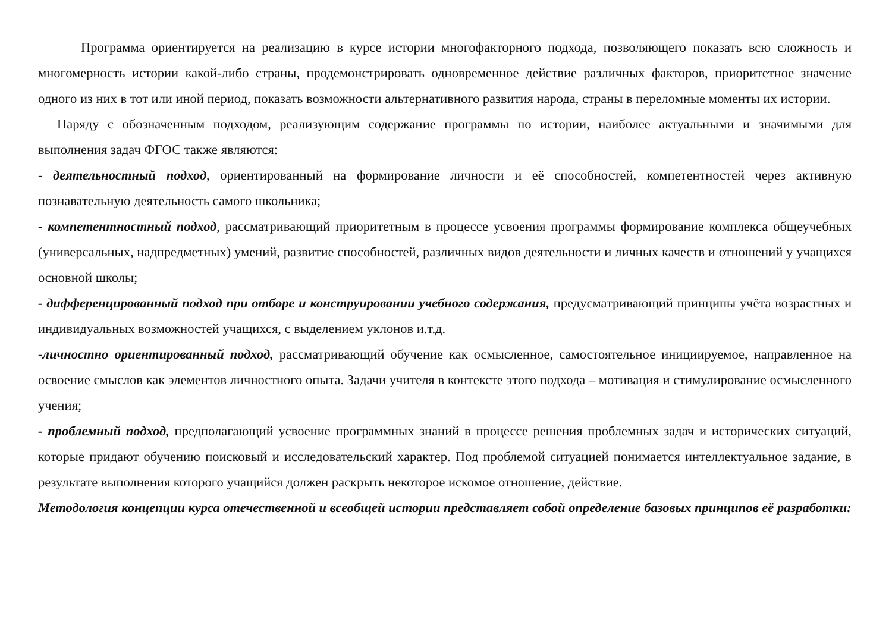Программа ориентируется на реализацию в курсе истории многофакторного подхода, позволяющего показать всю сложность и многомерность истории какой-либо страны, продемонстрировать одновременное действие различных факторов, приоритетное значение одного из них в тот или иной период, показать возможности альтернативного развития народа, страны в переломные моменты их истории.
Наряду с обозначенным подходом, реализующим содержание программы по истории, наиболее актуальными и значимыми для выполнения задач ФГОС также являются:
- деятельностный подход, ориентированный на формирование личности и её способностей, компетентностей через активную познавательную деятельность самого школьника;
- компетентностный подход, рассматривающий приоритетным в процессе усвоения программы формирование комплекса общеучебных (универсальных, надпредметных) умений, развитие способностей, различных видов деятельности и личных качеств и отношений у учащихся основной школы;
- дифференцированный подход при отборе и конструировании учебного содержания, предусматривающий принципы учёта возрастных и индивидуальных возможностей учащихся, с выделением уклонов и.т.д.
-личностно ориентированный подход, рассматривающий обучение как осмысленное, самостоятельное инициируемое, направленное на освоение смыслов как элементов личностного опыта. Задачи учителя в контексте этого подхода – мотивация и стимулирование осмысленного учения;
- проблемный подход, предполагающий усвоение программных знаний в процессе решения проблемных задач и исторических ситуаций, которые придают обучению поисковый и исследовательский характер. Под проблемой ситуацией понимается интеллектуальное задание, в результате выполнения которого учащийся должен раскрыть некоторое искомое отношение, действие.
Методология концепции курса отечественной и всеобщей истории представляет собой определение базовых принципов её разработки: